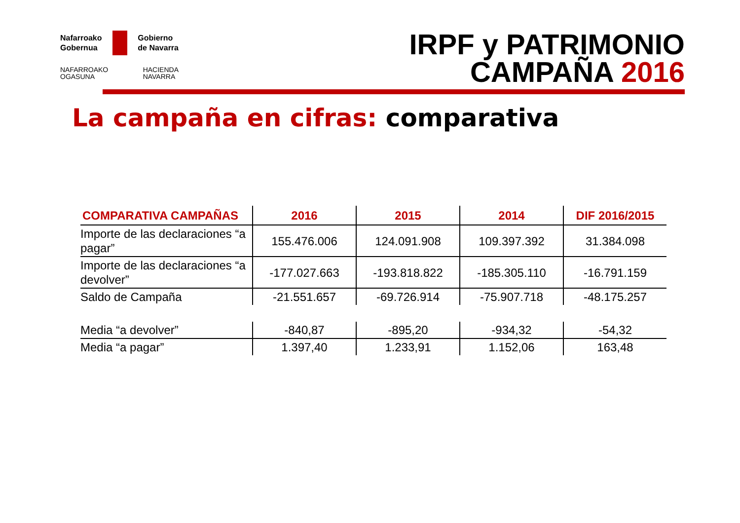Nafarroako
Gobernua Gobierno
de Navarra
NAFARROAKO
OGASUNA HACIENDA
NAVARRA
IRPF y PATRIMONIO
CAMPAÑA 2016
La campaña en cifras: comparativa
| COMPARATIVA CAMPAÑAS | 2016 | 2015 | 2014 | DIF 2016/2015 |
| --- | --- | --- | --- | --- |
| Importe de las declaraciones “a pagar” | 155.476.006 | 124.091.908 | 109.397.392 | 31.384.098 |
| Importe de las declaraciones “a devolver” | -177.027.663 | -193.818.822 | -185.305.110 | -16.791.159 |
| Saldo de Campaña | -21.551.657 | -69.726.914 | -75.907.718 | -48.175.257 |
| Media “a devolver” | -840,87 | -895,20 | -934,32 | -54,32 |
| Media “a pagar” | 1.397,40 | 1.233,91 | 1.152,06 | 163,48 |